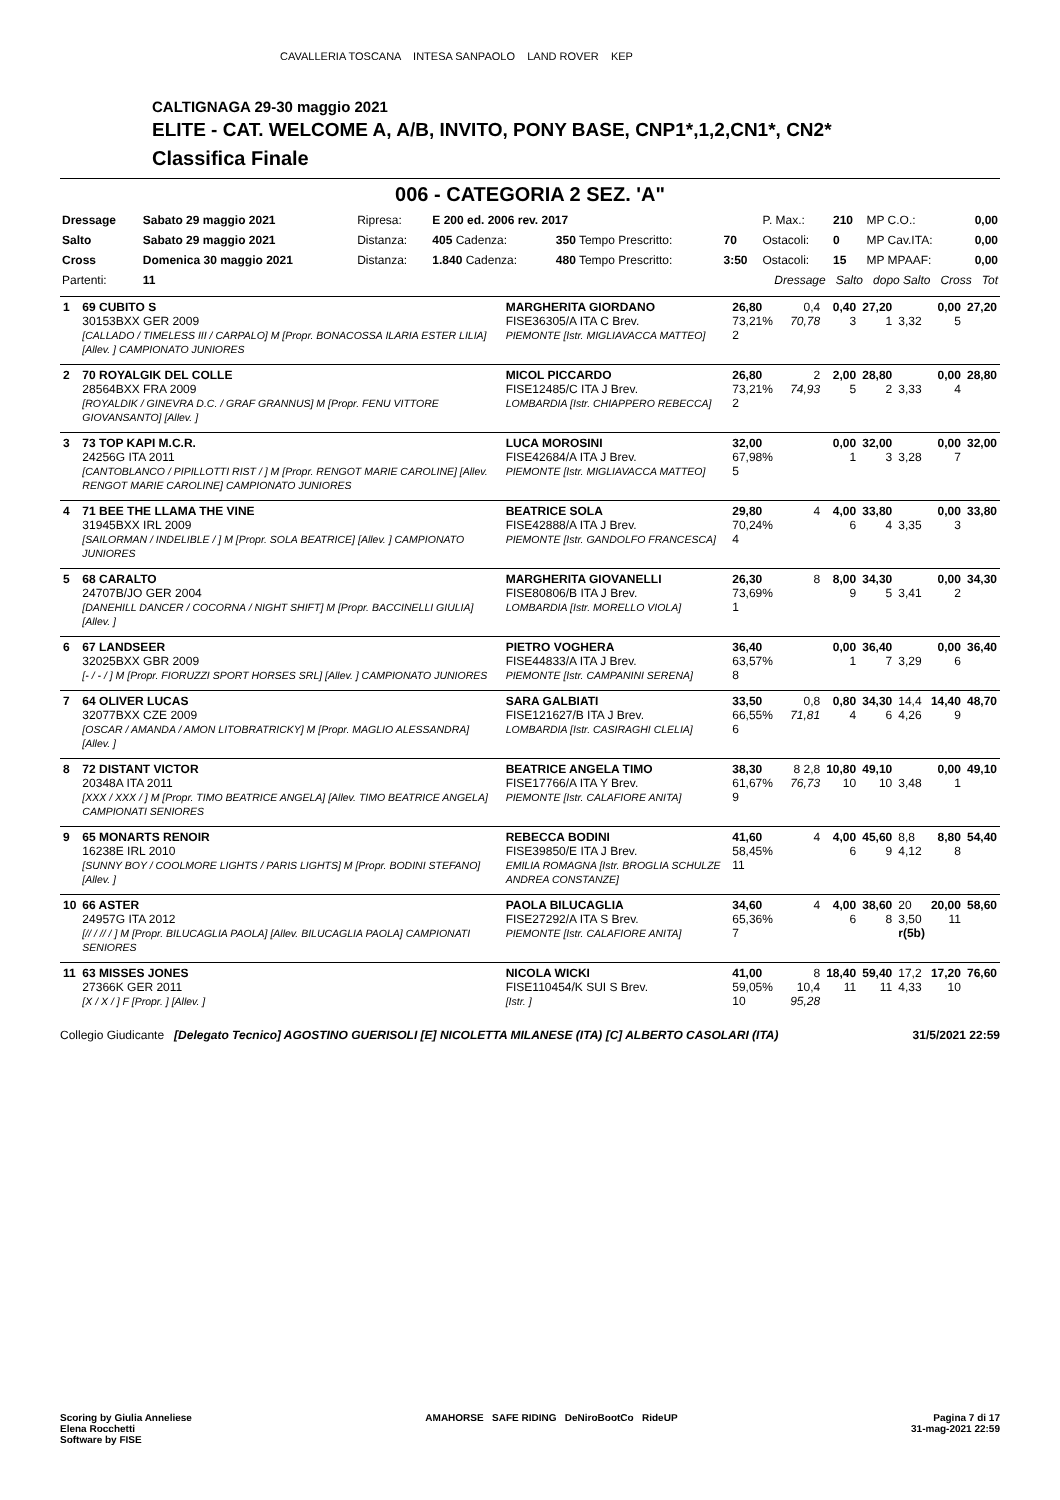CAVALLERIA TOSCANA INTESA SANPAOLO LAND ROVER KEP
CALTIGNAGA 29-30 maggio 2021
ELITE - CAT. WELCOME A, A/B, INVITO, PONY BASE, CNP1*,1,2,CN1*, CN2*
Classifica Finale
006 - CATEGORIA 2 SEZ. 'A"
| Dressage | Sabato 29 maggio 2021 | Ripresa: | E 200 ed. 2006 rev. 2017 | | | P. Max.: | 210 | MP C.O.: | 0,00 |
| Salto | Sabato 29 maggio 2021 | Distanza: | 405 Cadenza: | 350 Tempo Prescritto: | 70 | Ostacoli: | 0 | MP Cav.ITA: | 0,00 |
| Cross | Domenica 30 maggio 2021 | Distanza: | 1.840 Cadenza: | 480 Tempo Prescritto: | 3:50 | Ostacoli: | 15 | MP MPAAF: | 0,00 |
| Partenti: | 11 | Dressage Salto dopo Salto Cross Tot | | | | | | | |
| 1 | 69 CUBITO S 30153BXX GER 2009 [CALLADO / TIMELESS III / CARPALO] M [Propr. BONACOSSA ILARIA ESTER LILIA] [Allev. ] CAMPIONATO JUNIORES | MARGHERITA GIORDANO FISE36305/A ITA C Brev. PIEMONTE [Istr. MIGLIAVACCA MATTEO] | 26,80 73,21% 2 | 0,4 70,78 | 0,40 3 | 27,20 1 | 3,32 | 0,00 5 | 27,20 |
| 2 | 70 ROYALGIK DEL COLLE 28564BXX FRA 2009 [ROYALDIK / GINEVRA D.C. / GRAF GRANNUS] M [Propr. FENU VITTORE GIOVANSANTO] [Allev. ] | MICOL PICCARDO FISE12485/C ITA J Brev. LOMBARDIA [Istr. CHIAPPERO REBECCA] | 26,80 73,21% 2 | 2 74,93 | 2,00 5 | 28,80 2 | 3,33 | 0,00 4 | 28,80 |
| 3 | 73 TOP KAPI M.C.R. 24256G ITA 2011 [CANTOBLANCO / PIPILLOTTI RIST / ] M [Propr. RENGOT MARIE CAROLINE] [Allev. RENGOT MARIE CAROLINE] CAMPIONATO JUNIORES | LUCA MOROSINI FISE42684/A ITA J Brev. PIEMONTE [Istr. MIGLIAVACCA MATTEO] | 32,00 67,98% 5 | | 0,00 1 | 32,00 3 | 3,28 | 0,00 7 | 32,00 |
| 4 | 71 BEE THE LLAMA THE VINE 31945BXX IRL 2009 [SAILORMAN / INDELIBLE / ] M [Propr. SOLA BEATRICE] [Allev. ] CAMPIONATO JUNIORES | BEATRICE SOLA FISE42888/A ITA J Brev. PIEMONTE [Istr. GANDOLFO FRANCESCA] | 29,80 70,24% 4 | 4 | 4,00 6 | 33,80 4 | 3,35 | 0,00 3 | 33,80 |
| 5 | 68 CARALTO 24707B/JO GER 2004 [DANEHILL DANCER / COCORNA / NIGHT SHIFT] M [Propr. BACCINELLI GIULIA] [Allev. ] | MARGHERITA GIOVANELLI FISE80806/B ITA J Brev. LOMBARDIA [Istr. MORELLO VIOLA] | 26,30 73,69% 1 | 8 | 8,00 9 | 34,30 5 | 3,41 | 0,00 2 | 34,30 |
| 6 | 67 LANDSEER 32025BXX GBR 2009 [- / - / ] M [Propr. FIORUZZI SPORT HORSES SRL] [Allev. ] CAMPIONATO JUNIORES | PIETRO VOGHERA FISE44833/A ITA J Brev. PIEMONTE [Istr. CAMPANINI SERENA] | 36,40 63,57% 8 | | 0,00 1 | 36,40 7 | 3,29 | 0,00 6 | 36,40 |
| 7 | 64 OLIVER LUCAS 32077BXX CZE 2009 [OSCAR / AMANDA / AMON LITOBRATRICKY] M [Propr. MAGLIO ALESSANDRA] [Allev. ] | SARA GALBIATI FISE121627/B ITA J Brev. LOMBARDIA [Istr. CASIRAGHI CLELIA] | 33,50 66,55% 6 | 0,8 71,81 | 0,80 4 | 34,30 6 | 14,4 4,26 | 14,40 9 | 48,70 |
| 8 | 72 DISTANT VICTOR 20348A ITA 2011 [XXX / XXX / ] M [Propr. TIMO BEATRICE ANGELA] [Allev. TIMO BEATRICE ANGELA] CAMPIONATI SENIORES | BEATRICE ANGELA TIMO FISE17766/A ITA Y Brev. PIEMONTE [Istr. CALAFIORE ANITA] | 38,30 61,67% 9 | 8 2,8 76,73 | 10,80 10 | 49,10 10 | 3,48 | 0,00 1 | 49,10 |
| 9 | 65 MONARTS RENOIR 16238E IRL 2010 [SUNNY BOY / COOLMORE LIGHTS / PARIS LIGHTS] M [Propr. BODINI STEFANO] [Allev. ] | REBECCA BODINI FISE39850/E ITA J Brev. EMILIA ROMAGNA [Istr. BROGLIA SCHULZE ANDREA CONSTANZE] | 41,60 58,45% 11 | 4 | 4,00 6 | 45,60 9 | 8,8 4,12 | 8,80 8 | 54,40 |
| 10 | 66 ASTER 24957G ITA 2012 [// / // / ] M [Propr. BILUCAGLIA PAOLA] [Allev. BILUCAGLIA PAOLA] CAMPIONATI SENIORES | PAOLA BILUCAGLIA FISE27292/A ITA S Brev. PIEMONTE [Istr. CALAFIORE ANITA] | 34,60 65,36% 7 | 4 | 4,00 6 | 38,60 8 | 20 3,50 r(5b) | 20,00 11 | 58,60 |
| 11 | 63 MISSES JONES 27366K GER 2011 [X / X / ] F [Propr. ] [Allev. ] | NICOLA WICKI FISE110454/K SUI S Brev. [Istr. ] | 41,00 59,05% 10 | 8 10,4 95,28 | 18,40 11 | 59,40 11 | 17,2 4,33 | 17,20 10 | 76,60 |
Collegio Giudicante [Delegato Tecnico] AGOSTINO GUERISOLI [E] NICOLETTA MILANESE (ITA) [C] ALBERTO CASOLARI (ITA) 31/5/2021 22:59
Scoring by Giulia Anneliese
Elena Rocchetti
Software by FISE AMAHORSE SAFE RIDING DeNiroBootCo RideUP Pagina 7 di 17
31-mag-2021 22:59